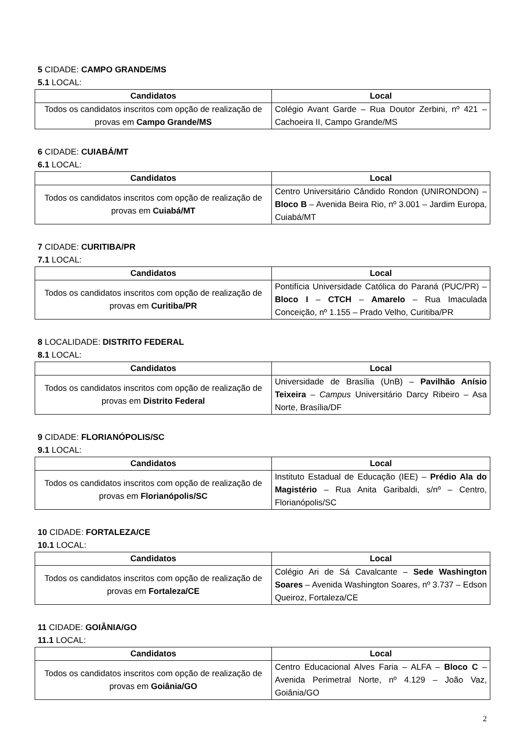5 CIDADE: CAMPO GRANDE/MS
5.1 LOCAL:
| Candidatos | Local |
| --- | --- |
| Todos os candidatos inscritos com opção de realização de provas em Campo Grande/MS | Colégio Avant Garde – Rua Doutor Zerbini, nº 421 – Cachoeira II, Campo Grande/MS |
6 CIDADE: CUIABÁ/MT
6.1 LOCAL:
| Candidatos | Local |
| --- | --- |
| Todos os candidatos inscritos com opção de realização de provas em Cuiabá/MT | Centro Universitário Cândido Rondon (UNIRONDON) – Bloco B – Avenida Beira Rio, nº 3.001 – Jardim Europa, Cuiabá/MT |
7 CIDADE: CURITIBA/PR
7.1 LOCAL:
| Candidatos | Local |
| --- | --- |
| Todos os candidatos inscritos com opção de realização de provas em Curitiba/PR | Pontifícia Universidade Católica do Paraná (PUC/PR) – Bloco I – CTCH – Amarelo – Rua Imaculada Conceição, nº 1.155 – Prado Velho, Curitiba/PR |
8 LOCALIDADE: DISTRITO FEDERAL
8.1 LOCAL:
| Candidatos | Local |
| --- | --- |
| Todos os candidatos inscritos com opção de realização de provas em Distrito Federal | Universidade de Brasília (UnB) – Pavilhão Anísio Teixeira – Campus Universitário Darcy Ribeiro – Asa Norte, Brasília/DF |
9 CIDADE: FLORIANÓPOLIS/SC
9.1 LOCAL:
| Candidatos | Local |
| --- | --- |
| Todos os candidatos inscritos com opção de realização de provas em Florianópolis/SC | Instituto Estadual de Educação (IEE) – Prédio Ala do Magistério – Rua Anita Garibaldi, s/nº – Centro, Florianópolis/SC |
10 CIDADE: FORTALEZA/CE
10.1 LOCAL:
| Candidatos | Local |
| --- | --- |
| Todos os candidatos inscritos com opção de realização de provas em Fortaleza/CE | Colégio Ari de Sá Cavalcante – Sede Washington Soares – Avenida Washington Soares, nº 3.737 – Edson Queiroz, Fortaleza/CE |
11 CIDADE: GOIÂNIA/GO
11.1 LOCAL:
| Candidatos | Local |
| --- | --- |
| Todos os candidatos inscritos com opção de realização de provas em Goiânia/GO | Centro Educacional Alves Faria – ALFA – Bloco C – Avenida Perimetral Norte, nº 4.129 – João Vaz, Goiânia/GO |
2